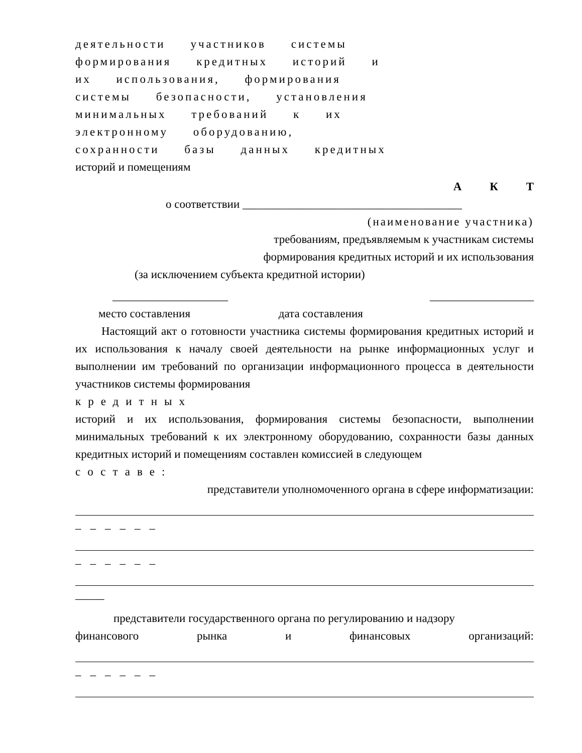деятельности участников системы
формирования кредитных историй и
их использования, формирования
системы безопасности, установления
минимальных требований к их
электронному оборудованию,
сохранности базы данных кредитных
историй и помещениям
А К Т
о соответствии ______________________________________
(наименование участника)
требованиям, предъявляемым к участникам системы
формирования кредитных историй и их использования
(за исключением субъекта кредитной истории)
____________________ __________________
место составления дата составления
Настоящий акт о готовности участника системы формирования кредитных историй и их использования к началу своей деятельности на рынке информационных услуг и выполнении им требований по организации информационного процесса в деятельности участников системы формирования
кредитных
историй и их использования, формирования системы безопасности, выполнении минимальных требований к их электронному оборудованию, сохранности базы данных кредитных историй и помещениям составлен комиссией в следующем
составе:
представители уполномоченного органа в сфере информатизации:
______
______
_____
представители государственного органа по регулированию и надзору
финансового рынка и финансовых организаций:
______